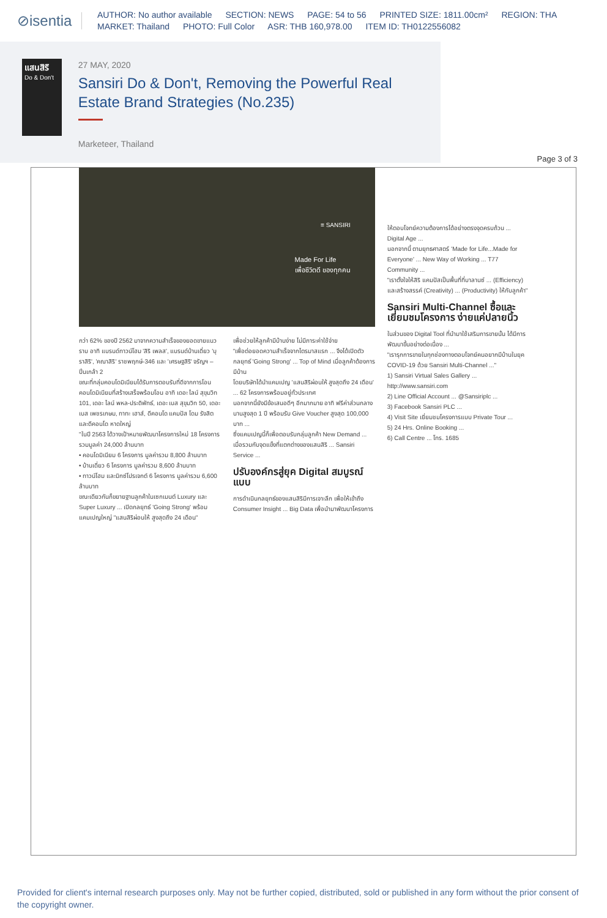⊘isentia
AUTHOR: No author available SECTION: NEWS PAGE: 54 to 56 PRINTED SIZE: 1811.00cm² REGION: THA
MARKET: Thailand PHOTO: Full Color ASR: THB 160,978.00 ITEM ID: TH0122556082
แสนสิริ
Do & Don't
27 MAY, 2020
Sansiri Do & Don't, Removing the Powerful Real Estate Brand Strategies (No.235)
Marketeer, Thailand
Page 3 of 3
≡ SANSIRI
Made For Life
เพื่อชีวิตดี ของทุกคน
กว่า 62% ของปี 2562 มาจากความสำเร็จของยอดขายแนวราบ อาทิ แบรนด์ทาวน์โฮม 'สิริ เพลส', แบรนด์บ้านเดี่ยว 'บุราสิริ', 'คณาสิริ' ราชพฤกษ์-346 และ 'เศรษฐสิริ' จรัญฯ – ปิ่นเกล้า 2
ขณะที่กลุ่มคอนโดมิเนียมได้รับการตอบรับที่ดีจากการโอนคอนโดมิเนียมที่สร้างเสร็จพร้อมโอน อาทิ เดอะ ไลน์ สุขุมวิท 101, เดอะ ไลน์ พหล-ประดิพัทธ์, เดอะ เบส สุขุมวิท 50, เดอะ เบส เพชรเกษม, ทาทะ เฮาส์, ดีคอนโด แคมปัส โดม รังสิต และดีคอนโด หาดใหญ่
"ในปี 2563 ได้วางเป้าหมายพัฒนาโครงการใหม่ 18 โครงการ รวมมูลค่า 24,000 ล้านบาท
• คอนโดมิเนียม 6 โครงการ มูลค่ารวม 8,800 ล้านบาท
• บ้านเดี่ยว 6 โครงการ มูลค่ารวม 8,600 ล้านบาท
• ทาวน์โฮม และมิกซ์โปรเจกต์ 6 โครงการ มูลค่ารวม 6,600 ล้านบาท
ขณะเดียวกันก็ขยายฐานลูกค้าในเซกเมนต์ Luxury และ Super Luxury ... เปิดกลยุทธ์ 'Going Strong' พร้อมแคมเปญใหญ่ "แสนสิริผ่อนให้ สูงสุดถึง 24 เดือน"
เพื่อช่วยให้ลูกค้ามีบ้านง่าย ไม่มีภาระค่าใช้จ่าย
"เพื่อต่อยอดความสำเร็จจากไตรมาสแรก ... จึงได้เปิดตัวกลยุทธ์ 'Going Strong' ... Top of Mind เมื่อลูกค้าต้องการมีบ้าน
โดยบริษัทได้นำแคมเปญ 'แสนสิริผ่อนให้ สูงสุดถึง 24 เดือน' ... 62 โครงการพร้อมอยู่ทั่วประเทศ
นอกจากนี้ยังมีข้อเสนอดีๆ อีกมากมาย อาทิ ฟรีค่าส่วนกลางนานสูงสุด 1 ปี พร้อมรับ Give Voucher สูงสุด 100,000 บาท ...
ซึ่งแคมเปญนี้ก็เพื่อตอบรับกลุ่มลูกค้า New Demand ...
เมื่อรวมกับจุดแข็งที่แตกต่างของแสนสิริ ... Sansiri Service ...
ปรับองค์กรสู่ยุค Digital สมบูรณ์แบบ
การดำเนินกลยุทธ์ของแสนสิริมีการเจาะลึก เพื่อให้เข้าถึง Consumer Insight ... Big Data เพื่อนำมาพัฒนาโครงการ
ให้ตอบโจทย์ความต้องการได้อย่างตรงจุดครบถ้วน ... Digital Age ...
นอกจากนี้ ตามยุทธศาสตร์ 'Made for Life...Made for Everyone' ... New Way of Working ... T77 Community ...
"เราตั้งใจให้สิริ แคมปัสเป็นพื้นที่ที่บาลานซ์ ... (Efficiency) และสร้างสรรค์ (Creativity) ... (Productivity) ให้กับลูกค้า"
Sansiri Multi-Channel ซื้อและเยี่ยมชมโครงการ ง่ายแค่ปลายนิ้ว
ในส่วนของ Digital Tool ที่นำมาใช้เสริมการขายนั้น ได้มีการพัฒนาขึ้นอย่างต่อเนื่อง ...
"เรารุกการขายในทุกช่องทางตอบโจทย์คนอยากมีบ้านในยุค COVID-19 ด้วย Sansiri Multi-Channel ..."
1) Sansiri Virtual Sales Gallery ... http://www.sansiri.com
2) Line Official Account ... @Sansiriplc ...
3) Facebook Sansiri PLC ...
4) Visit Site เยี่ยมชมโครงการแบบ Private Tour ...
5) 24 Hrs. Online Booking ...
6) Call Centre ... โทร. 1685
Provided for client's internal research purposes only. May not be further copied, distributed, sold or published in any form without the prior consent of the copyright owner.